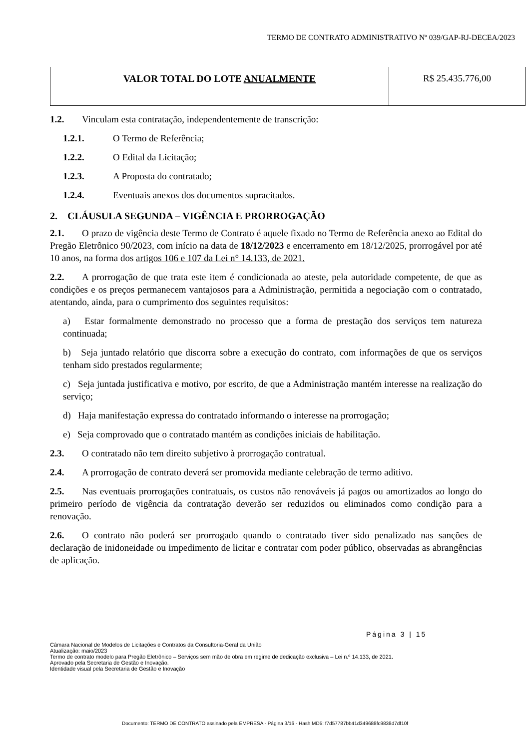TERMO DE CONTRATO ADMINISTRATIVO Nº 039/GAP-RJ-DECEA/2023
| VALOR TOTAL DO LOTE ANUALMENTE | R$ 25.435.776,00 |
1.2. Vinculam esta contratação, independentemente de transcrição:
1.2.1. O Termo de Referência;
1.2.2. O Edital da Licitação;
1.2.3. A Proposta do contratado;
1.2.4. Eventuais anexos dos documentos supracitados.
2. CLÁUSULA SEGUNDA – VIGÊNCIA E PRORROGAÇÃO
2.1. O prazo de vigência deste Termo de Contrato é aquele fixado no Termo de Referência anexo ao Edital do Pregão Eletrônico 90/2023, com início na data de 18/12/2023 e encerramento em 18/12/2025, prorrogável por até 10 anos, na forma dos artigos 106 e 107 da Lei n° 14.133, de 2021.
2.2. A prorrogação de que trata este item é condicionada ao ateste, pela autoridade competente, de que as condições e os preços permanecem vantajosos para a Administração, permitida a negociação com o contratado, atentando, ainda, para o cumprimento dos seguintes requisitos:
a) Estar formalmente demonstrado no processo que a forma de prestação dos serviços tem natureza continuada;
b) Seja juntado relatório que discorra sobre a execução do contrato, com informações de que os serviços tenham sido prestados regularmente;
c) Seja juntada justificativa e motivo, por escrito, de que a Administração mantém interesse na realização do serviço;
d) Haja manifestação expressa do contratado informando o interesse na prorrogação;
e) Seja comprovado que o contratado mantém as condições iniciais de habilitação.
2.3. O contratado não tem direito subjetivo à prorrogação contratual.
2.4. A prorrogação de contrato deverá ser promovida mediante celebração de termo aditivo.
2.5. Nas eventuais prorrogações contratuais, os custos não renováveis já pagos ou amortizados ao longo do primeiro período de vigência da contratação deverão ser reduzidos ou eliminados como condição para a renovação.
2.6. O contrato não poderá ser prorrogado quando o contratado tiver sido penalizado nas sanções de declaração de inidoneidade ou impedimento de licitar e contratar com poder público, observadas as abrangências de aplicação.
Página 3 | 15
Câmara Nacional de Modelos de Licitações e Contratos da Consultoria-Geral da União
Atualização: maio/2023
Termo de contrato modelo para Pregão Eletrônico – Serviços sem mão de obra em regime de dedicação exclusiva – Lei n.º 14.133, de 2021.
Aprovado pela Secretaria de Gestão e Inovação.
Identidade visual pela Secretaria de Gestão e Inovação
Documento: TERMO DE CONTRATO assinado pela EMPRESA - Página 3/16 - Hash MD5: f7d57787bb41d349688fc9838d7df10f